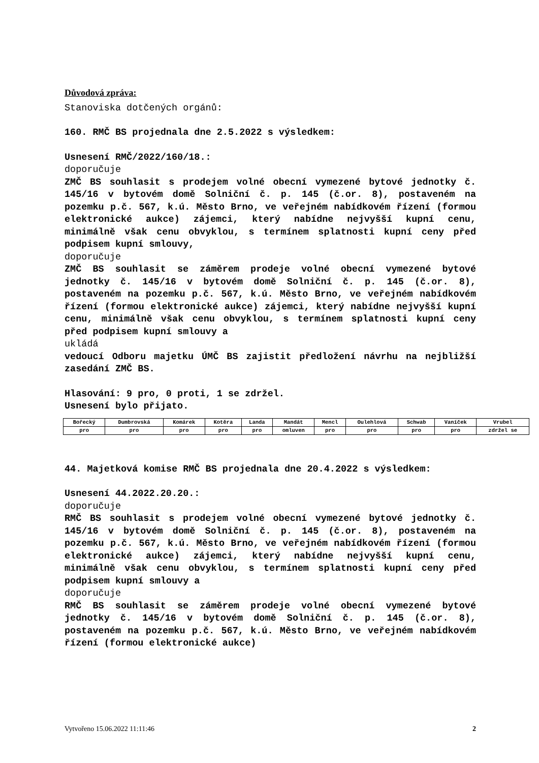Důvodová zpráva:
Stanoviska dotčených orgánů:
160. RMČ BS projednala dne 2.5.2022 s výsledkem:
Usnesení RMČ/2022/160/18.:
doporučuje
ZMČ BS souhlasit s prodejem volné obecní vymezené bytové jednotky č. 145/16 v bytovém domě Solniční č. p. 145 (č.or. 8), postaveném na pozemku p.č. 567, k.ú. Město Brno, ve veřejném nabídkovém řízení (formou elektronické aukce) zájemci, který nabídne nejvyšší kupní cenu, minimálně však cenu obvyklou, s termínem splatnosti kupní ceny před podpisem kupní smlouvy,
doporučuje
ZMČ BS souhlasit se záměrem prodeje volné obecní vymezené bytové jednotky č. 145/16 v bytovém domě Solniční č. p. 145 (č.or. 8), postaveném na pozemku p.č. 567, k.ú. Město Brno, ve veřejném nabídkovém řízení (formou elektronické aukce) zájemci, který nabídne nejvyšší kupní cenu, minimálně však cenu obvyklou, s termínem splatnosti kupní ceny před podpisem kupní smlouvy a
ukládá
vedoucí Odboru majetku ÚMČ BS zajistit předložení návrhu na nejbližší zasedání ZMČ BS.
Hlasování: 9 pro, 0 proti, 1 se zdržel.
Usnesení bylo přijato.
| Bořecký | Dumbrovská | Komárek | Kotěra | Landa | Mandát | Mencl | Oulehlová | Schwab | Vaníček | Vrubel |
| pro | pro | pro | pro | pro | omluven | pro | pro | pro | pro | zdržel se |
44. Majetková komise RMČ BS projednala dne 20.4.2022 s výsledkem:
Usnesení 44.2022.20.20.:
doporučuje
RMČ BS souhlasit s prodejem volné obecní vymezené bytové jednotky č. 145/16 v bytovém domě Solniční č. p. 145 (č.or. 8), postaveném na pozemku p.č. 567, k.ú. Město Brno, ve veřejném nabídkovém řízení (formou elektronické aukce) zájemci, který nabídne nejvyšší kupní cenu, minimálně však cenu obvyklou, s termínem splatnosti kupní ceny před podpisem kupní smlouvy a
doporučuje
RMČ BS souhlasit se záměrem prodeje volné obecní vymezené bytové jednotky č. 145/16 v bytovém domě Solniční č. p. 145 (č.or. 8), postaveném na pozemku p.č. 567, k.ú. Město Brno, ve veřejném nabídkovém řízení (formou elektronické aukce)
Vytvořeno 15.06.2022 11:11:46 2